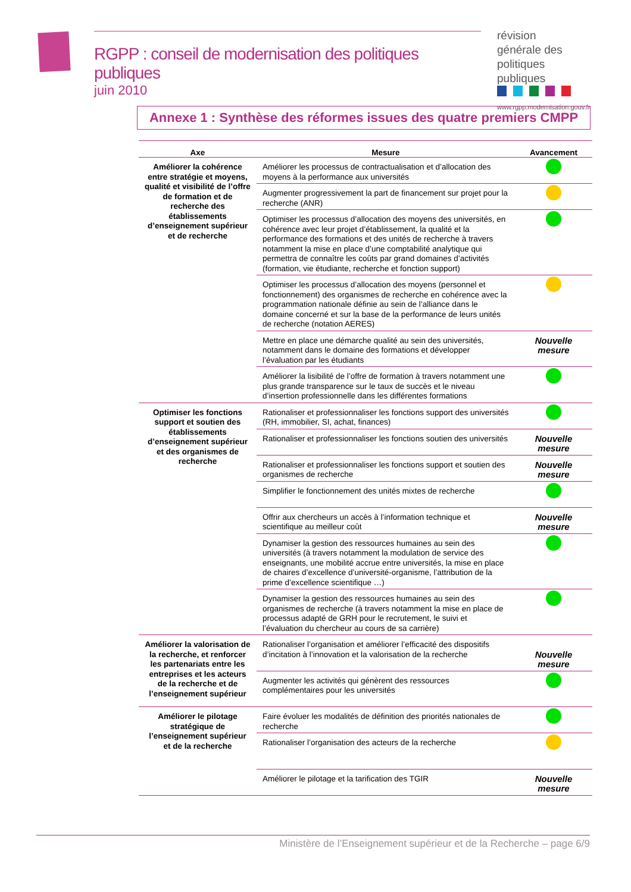RGPP : conseil de modernisation des politiques publiques
juin 2010
révision générale des politiques publiques
www.rgpp.modernisation.gouv.fr
Annexe 1 : Synthèse des réformes issues des quatre premiers CMPP
| Axe | Mesure | Avancement |
| --- | --- | --- |
| Améliorer la cohérence entre stratégie et moyens, qualité et visibilité de l’offre de formation et de recherche des établissements d’enseignement supérieur et de recherche | Améliorer les processus de contractualisation et d’allocation des moyens à la performance aux universités | |
| | Augmenter progressivement la part de financement sur projet pour la recherche (ANR) | |
| | Optimiser les processus d’allocation des moyens des universités, en cohérence avec leur projet d’établissement, la qualité et la performance des formations et des unités de recherche à travers notamment la mise en place d’une comptabilité analytique qui permettra de connaître les coûts par grand domaines d’activités (formation, vie étudiante, recherche et fonction support) | |
| | Optimiser les processus d’allocation des moyens (personnel et fonctionnement) des organismes de recherche en cohérence avec la programmation nationale définie au sein de l’alliance dans le domaine concerné et sur la base de la performance de leurs unités de recherche (notation AERES) | |
| | Mettre en place une démarche qualité au sein des universités, notamment dans le domaine des formations et développer l’évaluation par les étudiants | Nouvelle mesure |
| | Améliorer la lisibilité de l’offre de formation à travers notamment une plus grande transparence sur le taux de succès et le niveau d’insertion professionnelle dans les différentes formations | |
| Optimiser les fonctions support et soutien des établissements d’enseignement supérieur et des organismes de recherche | Rationaliser et professionnaliser les fonctions support des universités (RH, immobilier, SI, achat, finances) | |
| | Rationaliser et professionnaliser les fonctions soutien des universités | Nouvelle mesure |
| | Rationaliser et professionnaliser les fonctions support et soutien des organismes de recherche | Nouvelle mesure |
| | Simplifier le fonctionnement des unités mixtes de recherche | |
| | Offrir aux chercheurs un accès à l’information technique et scientifique au meilleur coût | Nouvelle mesure |
| | Dynamiser la gestion des ressources humaines au sein des universités (à travers notamment la modulation de service des enseignants, une mobilité accrue entre universités, la mise en place de chaires d’excellence d’université-organisme, l’attribution de la prime d’excellence scientifique …) | |
| | Dynamiser la gestion des ressources humaines au sein des organismes de recherche (à travers notamment la mise en place de processus adapté de GRH pour le recrutement, le suivi et l’évaluation du chercheur au cours de sa carrière) | |
| Améliorer la valorisation de la recherche, et renforcer les partenariats entre les entreprises et les acteurs de la recherche et de l’enseignement supérieur | Rationaliser l’organisation et améliorer l’efficacité des dispositifs d’incitation à l’innovation et la valorisation de la recherche | Nouvelle mesure |
| | Augmenter les activités qui génèrent des ressources complémentaires pour les universités | |
| Améliorer le pilotage stratégique de l’enseignement supérieur et de la recherche | Faire évoluer les modalités de définition des priorités nationales de recherche | |
| | Rationaliser l’organisation des acteurs de la recherche | |
| | Améliorer le pilotage et la tarification des TGIR | Nouvelle mesure |
Ministère de l’Enseignement supérieur et de la Recherche – page 6/9